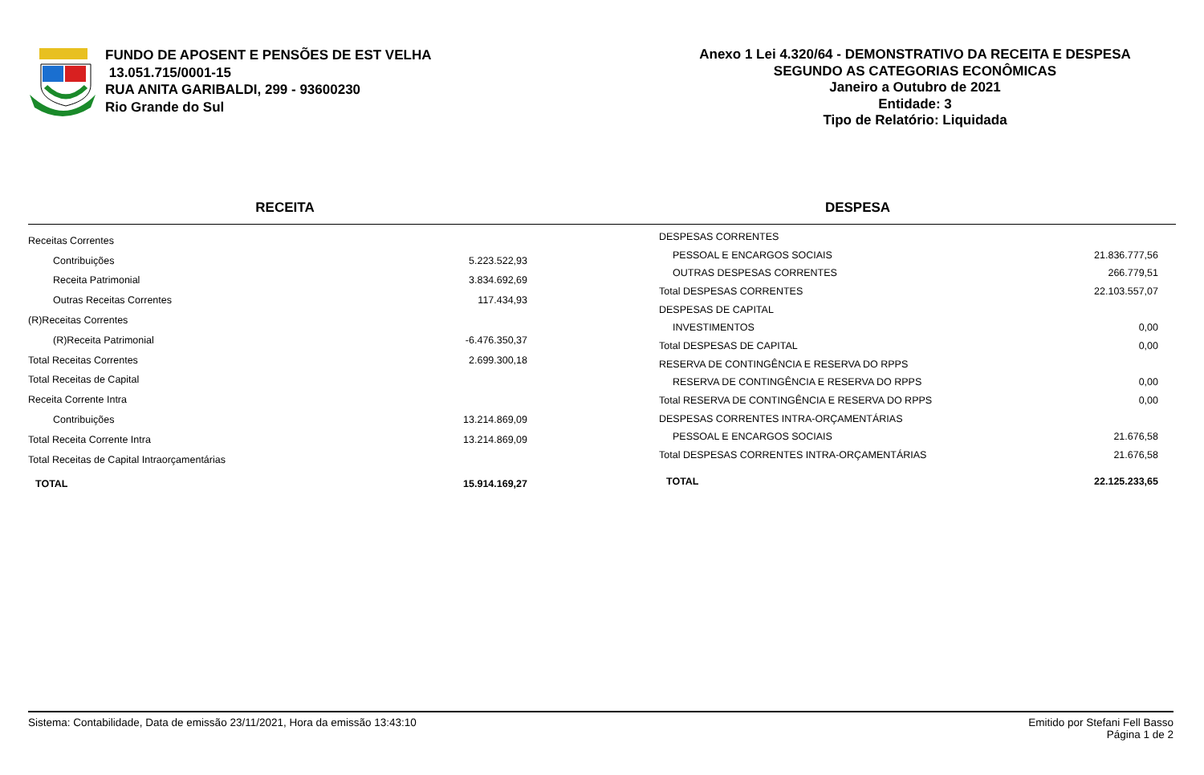FUNDO DE APOSENT E PENSÕES DE EST VELHA
13.051.715/0001-15
RUA ANITA GARIBALDI, 299 - 93600230
Rio Grande do Sul
Anexo 1 Lei 4.320/64 - DEMONSTRATIVO DA RECEITA E DESPESA
SEGUNDO AS CATEGORIAS ECONÔMICAS
Janeiro a Outubro de 2021
Entidade: 3
Tipo de Relatório: Liquidada
RECEITA DESPESA
| Receitas Correntes | |
| Contribuições | 5.223.522,93 |
| Receita Patrimonial | 3.834.692,69 |
| Outras Receitas Correntes | 117.434,93 |
| (R)Receitas Correntes | |
| (R)Receita Patrimonial | -6.476.350,37 |
| Total Receitas Correntes | 2.699.300,18 |
| Total Receitas de Capital | |
| Receita Corrente Intra | |
| Contribuições | 13.214.869,09 |
| Total Receita Corrente Intra | 13.214.869,09 |
| Total Receitas de Capital Intraorçamentárias | |
| TOTAL | 15.914.169,27 |
| DESPESAS CORRENTES | |
| PESSOAL E ENCARGOS SOCIAIS | 21.836.777,56 |
| OUTRAS DESPESAS CORRENTES | 266.779,51 |
| Total DESPESAS CORRENTES | 22.103.557,07 |
| DESPESAS DE CAPITAL | |
| INVESTIMENTOS | 0,00 |
| Total DESPESAS DE CAPITAL | 0,00 |
| RESERVA DE CONTINGÊNCIA E RESERVA DO RPPS | |
| RESERVA DE CONTINGÊNCIA E RESERVA DO RPPS | 0,00 |
| Total RESERVA DE CONTINGÊNCIA E RESERVA DO RPPS | 0,00 |
| DESPESAS CORRENTES INTRA-ORÇAMENTÁRIAS | |
| PESSOAL E ENCARGOS SOCIAIS | 21.676,58 |
| Total DESPESAS CORRENTES INTRA-ORÇAMENTÁRIAS | 21.676,58 |
| TOTAL | 22.125.233,65 |
Sistema: Contabilidade, Data de emissão 23/11/2021, Hora da emissão 13:43:10
Emitido por Stefani Fell Basso
Página 1 de 2